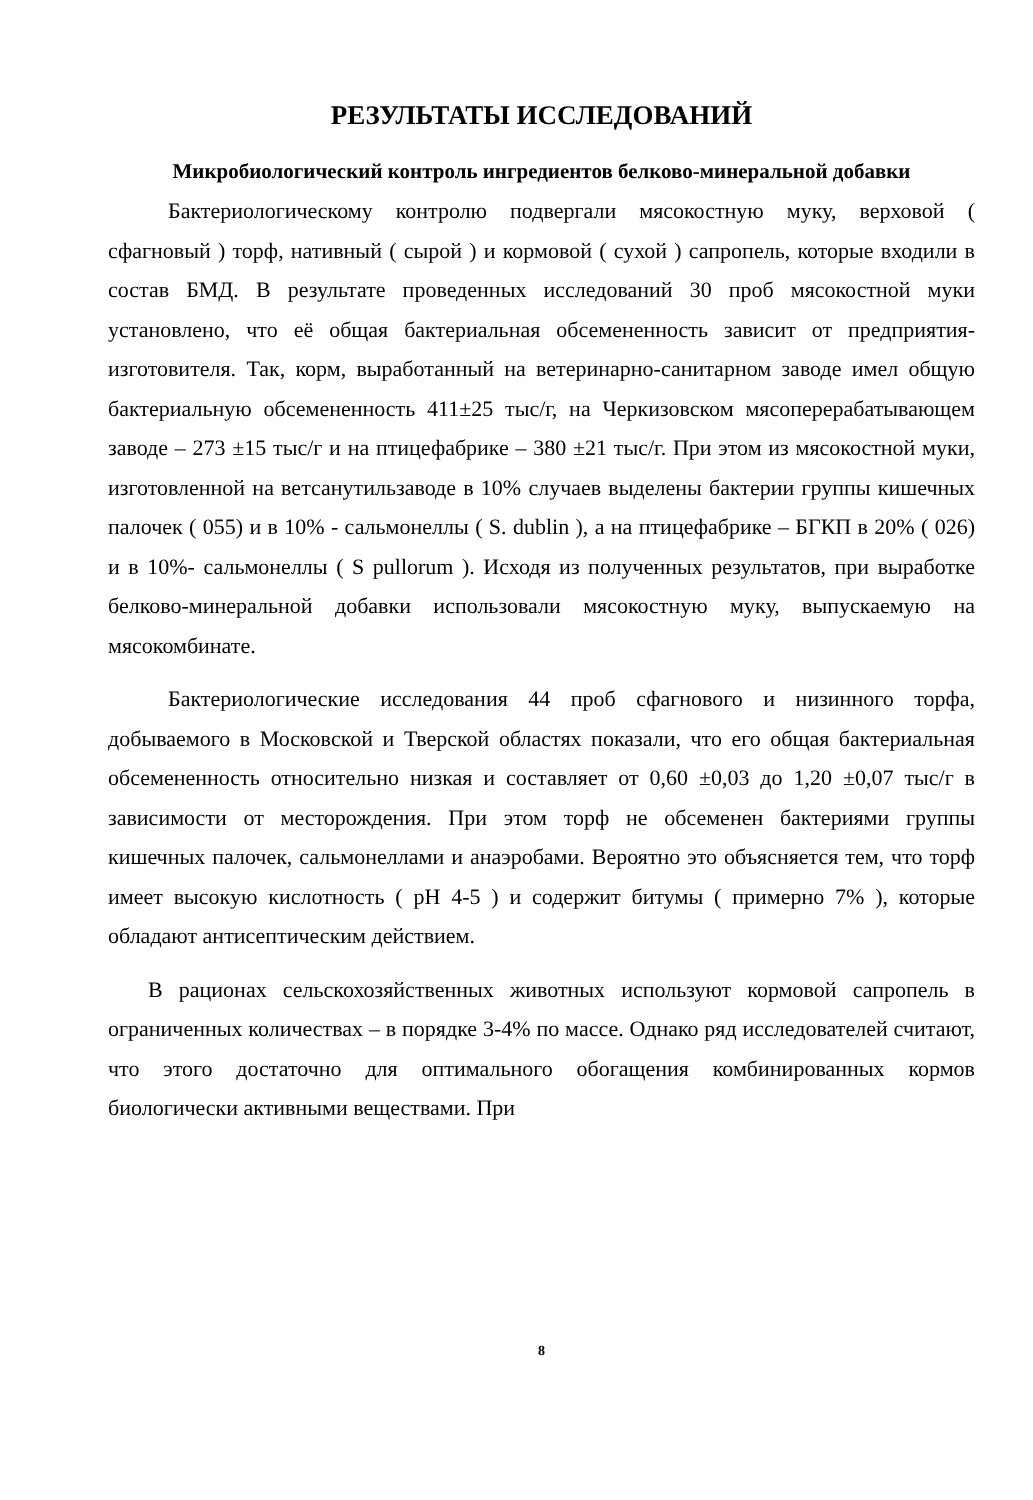РЕЗУЛЬТАТЫ ИССЛЕДОВАНИЙ
Микробиологический контроль ингредиентов белково-минеральной добавки
Бактериологическому контролю подвергали мясокостную муку, верховой ( сфагновый ) торф, нативный ( сырой ) и кормовой ( сухой ) сапропель, которые входили в состав БМД. В результате проведенных исследований 30 проб мясокостной муки установлено, что её общая бактериальная обсемененность зависит от предприятия-изготовителя. Так, корм, выработанный на ветеринарно-санитарном заводе имел общую бактериальную обсемененность 411±25 тыс/г, на Черкизовском мясоперерабатывающем заводе – 273 ±15 тыс/г и на птицефабрике – 380 ±21 тыс/г. При этом из мясокостной муки, изготовленной на ветсанутильзаводе в 10% случаев выделены бактерии группы кишечных палочек ( 055) и в 10% - сальмонеллы ( S. dublin ), а на птицефабрике – БГКП в 20% ( 026) и в 10%- сальмонеллы ( S pullorum ). Исходя из полученных результатов, при выработке белково-минеральной добавки использовали мясокостную муку, выпускаемую на мясокомбинате.
Бактериологические исследования 44 проб сфагнового и низинного торфа, добываемого в Московской и Тверской областях показали, что его общая бактериальная обсемененность относительно низкая и составляет от 0,60 ±0,03 до 1,20 ±0,07 тыс/г в зависимости от месторождения. При этом торф не обсеменен бактериями группы кишечных палочек, сальмонеллами и анаэробами. Вероятно это объясняется тем, что торф имеет высокую кислотность ( pH 4-5 ) и содержит битумы ( примерно 7% ), которые обладают антисептическим действием.
В рационах сельскохозяйственных животных используют кормовой сапропель в ограниченных количествах – в порядке 3-4% по массе. Однако ряд исследователей считают, что этого достаточно для оптимального обогащения комбинированных кормов биологически активными веществами. При
8